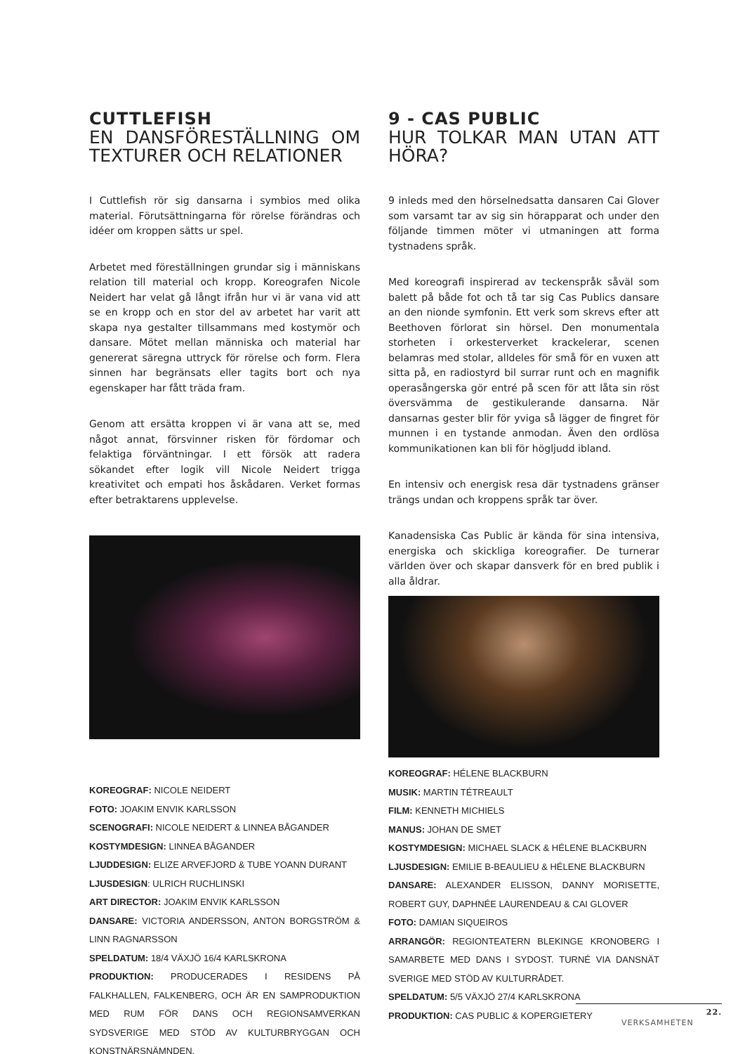CUTTLEFISH
EN DANSFÖRESTÄLLNING OM TEXTURER OCH RELATIONER
I Cuttlefish rör sig dansarna i symbios med olika material. Förutsättningarna för rörelse förändras och idéer om kroppen sätts ur spel.
Arbetet med föreställningen grundar sig i människans relation till material och kropp. Koreografen Nicole Neidert har velat gå långt ifrån hur vi är vana vid att se en kropp och en stor del av arbetet har varit att skapa nya gestalter tillsammans med kostymör och dansare. Mötet mellan människa och material har genererat säregna uttryck för rörelse och form. Flera sinnen har begränsats eller tagits bort och nya egenskaper har fått träda fram.
Genom att ersätta kroppen vi är vana att se, med något annat, försvinner risken för fördomar och felaktiga förväntningar. I ett försök att radera sökandet efter logik vill Nicole Neidert trigga kreativitet och empati hos åskådaren. Verket formas efter betraktarens upplevelse.
KOREOGRAF: NICOLE NEIDERT
FOTO: JOAKIM ENVIK KARLSSON
SCENOGRAFI: NICOLE NEIDERT & LINNEA BÅGANDER
KOSTYMDESIGN: LINNEA BÅGANDER
LJUDDESIGN: ELIZE ARVEFJORD & TUBE YOANN DURANT
LJUSDESIGN: ULRICH RUCHLINSKI
ART DIRECTOR: JOAKIM ENVIK KARLSSON
DANSARE: VICTORIA ANDERSSON, ANTON BORGSTRÖM & LINN RAGNARSSON
SPELDATUM: 18/4 VÄXJÖ 16/4 KARLSKRONA
PRODUKTION: PRODUCERADES I RESIDENS PÅ FALKHALLEN, FALKENBERG, OCH ÄR EN SAMPRODUKTION MED RUM FÖR DANS OCH REGIONSAMVERKAN SYDSVERIGE MED STÖD AV KULTURBRYGGAN OCH KONSTNÄRSNÄMNDEN.
9 - CAS PUBLIC
HUR TOLKAR MAN UTAN ATT HÖRA?
9 inleds med den hörselnedsatta dansaren Cai Glover som varsamt tar av sig sin hörapparat och under den följande timmen möter vi utmaningen att forma tystnadens språk.
Med koreografi inspirerad av teckenspråk såväl som balett på både fot och tå tar sig Cas Publics dansare an den nionde symfonin. Ett verk som skrevs efter att Beethoven förlorat sin hörsel. Den monumentala storheten i orkesterverket krackelerar, scenen belamras med stolar, alldeles för små för en vuxen att sitta på, en radiostyrd bil surrar runt och en magnifik operasångerska gör entré på scen för att låta sin röst översvämma de gestikulerande dansarna. När dansarnas gester blir för yviga så lägger de fingret för munnen i en tystande anmodan. Även den ordlösa kommunikationen kan bli för högljudd ibland.
En intensiv och energisk resa där tystnadens gränser trängs undan och kroppens språk tar över.
Kanadensiska Cas Public är kända för sina intensiva, energiska och skickliga koreografier. De turnerar världen över och skapar dansverk för en bred publik i alla åldrar.
KOREOGRAF: HÉLENE BLACKBURN
MUSIK: MARTIN TÉTREAULT
FILM: KENNETH MICHIELS
MANUS: JOHAN DE SMET
KOSTYMDESIGN: MICHAEL SLACK & HÉLENE BLACKBURN
LJUSDESIGN: EMILIE B-BEAULIEU & HÉLENE BLACKBURN
DANSARE: ALEXANDER ELISSON, DANNY MORISETTE, ROBERT GUY, DAPHNÉE LAURENDEAU & CAI GLOVER
FOTO: DAMIAN SIQUEIROS
ARRANGÖR: REGIONTEATERN BLEKINGE KRONOBERG I SAMARBETE MED DANS I SYDOST. TURNÉ VIA DANSNÄT SVERIGE MED STÖD AV KULTURRÅDET.
SPELDATUM: 5/5 VÄXJÖ 27/4 KARLSKRONA
PRODUKTION: CAS PUBLIC & KOPERGIETERY
22.
VERKSAMHETEN